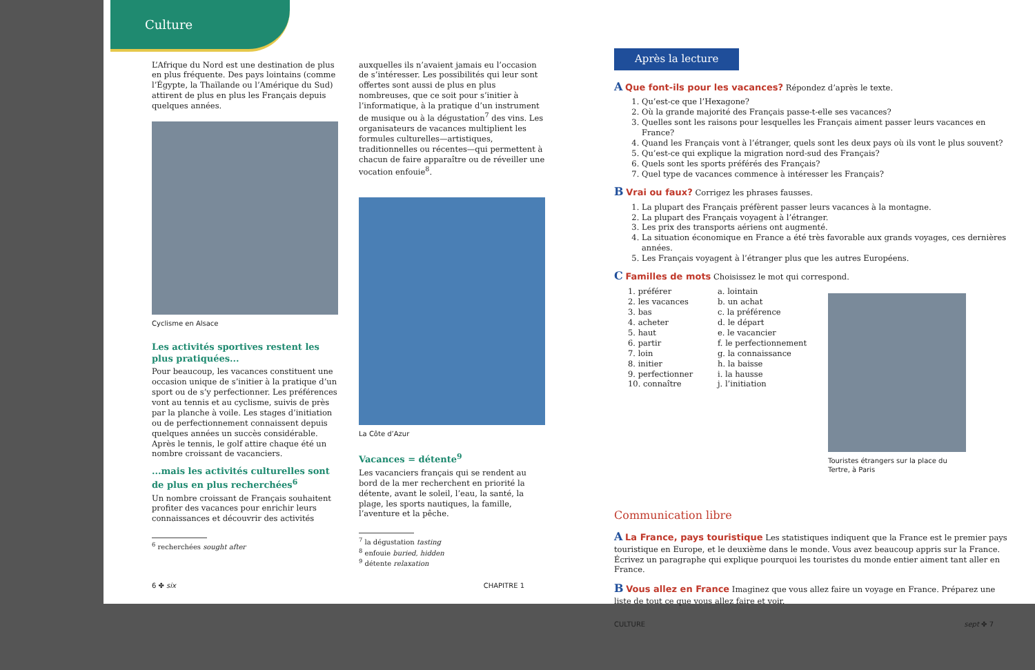Culture
L’Afrique du Nord est une destination de plus en plus fréquente. Des pays lointains (comme l’Égypte, la Thaïlande ou l’Amérique du Sud) attirent de plus en plus les Français depuis quelques années.
Cyclisme en Alsace
Les activités sportives restent les plus pratiquées...
Pour beaucoup, les vacances constituent une occasion unique de s’initier à la pratique d’un sport ou de s’y perfectionner. Les préférences vont au tennis et au cyclisme, suivis de près par la planche à voile. Les stages d’initiation ou de perfectionnement connaissent depuis quelques années un succès considérable. Après le tennis, le golf attire chaque été un nombre croissant de vacanciers.
...mais les activités culturelles sont de plus en plus recherchées<sup>6</sup>
Un nombre croissant de Français souhaitent profiter des vacances pour enrichir leurs connaissances et découvrir des activités
<sup>6</sup> recherchées sought after
auxquelles ils n’avaient jamais eu l’occasion de s’intéresser. Les possibilités qui leur sont offertes sont aussi de plus en plus nombreuses, que ce soit pour s’initier à l’informatique, à la pratique d’un instrument de musique ou à la dégustation<sup>7</sup> des vins. Les organisateurs de vacances multiplient les formules culturelles—artistiques, traditionnelles ou récentes—qui permettent à chacun de faire apparaître ou de réveiller une vocation enfouie<sup>8</sup>.
La Côte d’Azur
Vacances = détente<sup>9</sup>
Les vacanciers français qui se rendent au bord de la mer recherchent en priorité la détente, avant le soleil, l’eau, la santé, la plage, les sports nautiques, la famille, l’aventure et la pêche.
<sup>7</sup> la dégustation tasting
<sup>8</sup> enfouie buried, hidden
<sup>9</sup> détente relaxation
6 ✤ six CHAPITRE 1
Après la lecture
A Que font-ils pour les vacances? Répondez d’après le texte.
1. Qu’est-ce que l’Hexagone?
2. Où la grande majorité des Français passe-t-elle ses vacances?
3. Quelles sont les raisons pour lesquelles les Français aiment passer leurs vacances en France?
4. Quand les Français vont à l’étranger, quels sont les deux pays où ils vont le plus souvent?
5. Qu’est-ce qui explique la migration nord-sud des Français?
6. Quels sont les sports préférés des Français?
7. Quel type de vacances commence à intéresser les Français?
B Vrai ou faux? Corrigez les phrases fausses.
1. La plupart des Français préfèrent passer leurs vacances à la montagne.
2. La plupart des Français voyagent à l’étranger.
3. Les prix des transports aériens ont augmenté.
4. La situation économique en France a été très favorable aux grands voyages, ces dernières années.
5. Les Français voyagent à l’étranger plus que les autres Européens.
C Familles de mots Choisissez le mot qui correspond.
1. préférer
2. les vacances
3. bas
4. acheter
5. haut
6. partir
7. loin
8. initier
9. perfectionner
10. connaître
a. lointain
b. un achat
c. la préférence
d. le départ
e. le vacancier
f. le perfectionnement
g. la connaissance
h. la baisse
i. la hausse
j. l’initiation
Touristes étrangers sur la place du Tertre, à Paris
Communication libre
A La France, pays touristique Les statistiques indiquent que la France est le premier pays touristique en Europe, et le deuxième dans le monde. Vous avez beaucoup appris sur la France. Écrivez un paragraphe qui explique pourquoi les touristes du monde entier aiment tant aller en France.
B Vous allez en France Imaginez que vous allez faire un voyage en France. Préparez une liste de tout ce que vous allez faire et voir.
CULTURE sept ✤ 7